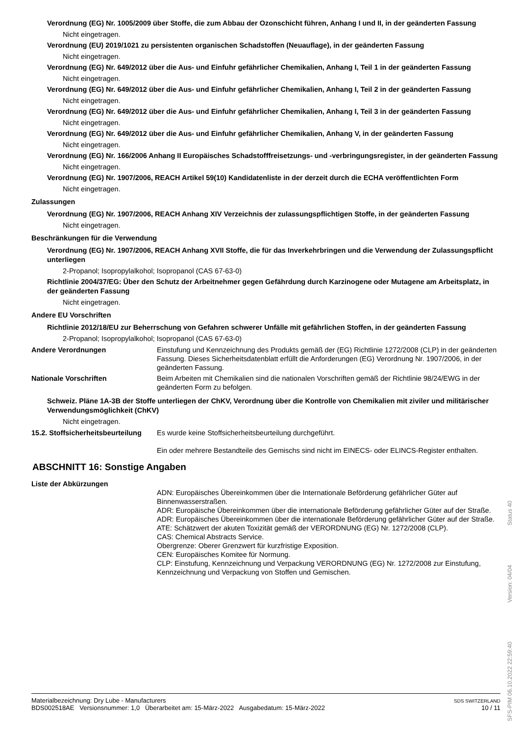Verordnung (EG) Nr. 1005/2009 über Stoffe, die zum Abbau der Ozonschicht führen, Anhang I und II, in der geänderten Fassung
Nicht eingetragen.
Verordnung (EU) 2019/1021 zu persistenten organischen Schadstoffen (Neuauflage), in der geänderten Fassung
Nicht eingetragen.
Verordnung (EG) Nr. 649/2012 über die Aus- und Einfuhr gefährlicher Chemikalien, Anhang I, Teil 1 in der geänderten Fassung
Nicht eingetragen.
Verordnung (EG) Nr. 649/2012 über die Aus- und Einfuhr gefährlicher Chemikalien, Anhang I, Teil 2 in der geänderten Fassung
Nicht eingetragen.
Verordnung (EG) Nr. 649/2012 über die Aus- und Einfuhr gefährlicher Chemikalien, Anhang I, Teil 3 in der geänderten Fassung
Nicht eingetragen.
Verordnung (EG) Nr. 649/2012 über die Aus- und Einfuhr gefährlicher Chemikalien, Anhang V, in der geänderten Fassung
Nicht eingetragen.
Verordnung (EG) Nr. 166/2006 Anhang II Europäisches Schadstofffreisetzungs- und -verbringungsregister, in der geänderten Fassung
Nicht eingetragen.
Verordnung (EG) Nr. 1907/2006, REACH Artikel 59(10) Kandidatenliste in der derzeit durch die ECHA veröffentlichten Form
Nicht eingetragen.
Zulassungen
Verordnung (EG) Nr. 1907/2006, REACH Anhang XIV Verzeichnis der zulassungspflichtigen Stoffe, in der geänderten Fassung
Nicht eingetragen.
Beschränkungen für die Verwendung
Verordnung (EG) Nr. 1907/2006, REACH Anhang XVII Stoffe, die für das Inverkehrbringen und die Verwendung der Zulassungspflicht unterliegen
2-Propanol; Isopropylalkohol; Isopropanol (CAS 67-63-0)
Richtlinie 2004/37/EG: Über den Schutz der Arbeitnehmer gegen Gefährdung durch Karzinogene oder Mutagene am Arbeitsplatz, in der geänderten Fassung
Nicht eingetragen.
Andere EU Vorschriften
Richtlinie 2012/18/EU zur Beherrschung von Gefahren schwerer Unfälle mit gefährlichen Stoffen, in der geänderten Fassung
2-Propanol; Isopropylalkohol; Isopropanol (CAS 67-63-0)
Andere Verordnungen Einstufung und Kennzeichnung des Produkts gemäß der (EG) Richtlinie 1272/2008 (CLP) in der geänderten Fassung. Dieses Sicherheitsdatenblatt erfüllt die Anforderungen (EG) Verordnung Nr. 1907/2006, in der geänderten Fassung.
Nationale Vorschriften Beim Arbeiten mit Chemikalien sind die nationalen Vorschriften gemäß der Richtlinie 98/24/EWG in der geänderten Form zu befolgen.
Schweiz. Pläne 1A-3B der Stoffe unterliegen der ChKV, Verordnung über die Kontrolle von Chemikalien mit ziviler und militärischer Verwendungsmöglichkeit (ChKV)
Nicht eingetragen.
15.2. Stoffsicherheitsbeurteilung
Es wurde keine Stoffsicherheitsbeurteilung durchgeführt.
Ein oder mehrere Bestandteile des Gemischs sind nicht im EINECS- oder ELINCS-Register enthalten.
ABSCHNITT 16: Sonstige Angaben
Liste der Abkürzungen
ADN: Europäisches Übereinkommen über die Internationale Beförderung gefährlicher Güter auf Binnenwasserstraßen.
ADR: Europäische Übereinkommen über die internationale Beförderung gefährlicher Güter auf der Straße.
ADR: Europäisches Übereinkommen über die internationale Beförderung gefährlicher Güter auf der Straße.
ATE: Schätzwert der akuten Toxizität gemäß der VERORDNUNG (EG) Nr. 1272/2008 (CLP).
CAS: Chemical Abstracts Service.
Obergrenze: Oberer Grenzwert für kurzfristige Exposition.
CEN: Europäisches Komitee für Normung.
CLP: Einstufung, Kennzeichnung und Verpackung VERORDNUNG (EG) Nr. 1272/2008 zur Einstufung, Kennzeichnung und Verpackung von Stoffen und Gemischen.
Materialbezeichnung: Dry Lube - Manufacturers
BDS002518AE Versionsnummer: 1,0 Überarbeitet am: 15-März-2022 Ausgabedatum: 15-März-2022
SDS SWITZERLAND
10 / 11
SFS-PIM 06.10.2022 22:59:40 Version: 04/04 Status 40